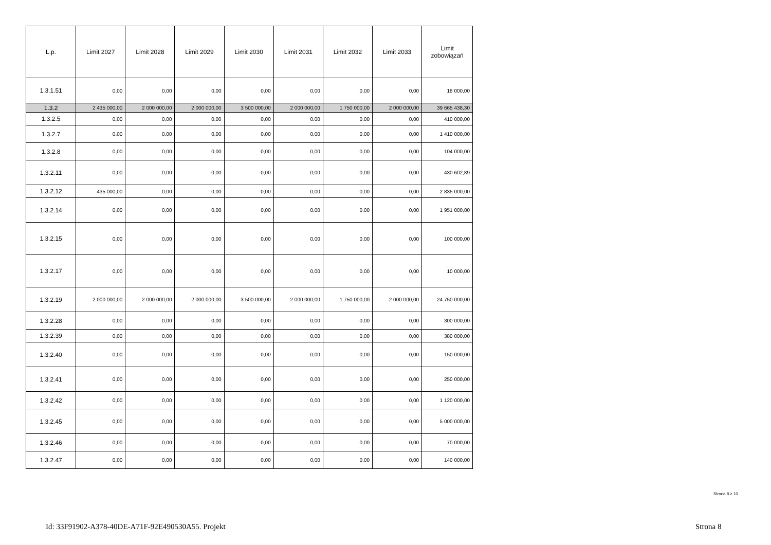| L.p. | Limit 2027 | Limit 2028 | Limit 2029 | Limit 2030 | Limit 2031 | Limit 2032 | Limit 2033 | Limit zobowiązań |
| --- | --- | --- | --- | --- | --- | --- | --- | --- |
| 1.3.1.51 | 0,00 | 0,00 | 0,00 | 0,00 | 0,00 | 0,00 | 0,00 | 18 000,00 |
| 1.3.2 | 2 435 000,00 | 2 000 000,00 | 2 000 000,00 | 3 500 000,00 | 2 000 000,00 | 1 750 000,00 | 2 000 000,00 | 39 665 438,30 |
| 1.3.2.5 | 0,00 | 0,00 | 0,00 | 0,00 | 0,00 | 0,00 | 0,00 | 410 000,00 |
| 1.3.2.7 | 0,00 | 0,00 | 0,00 | 0,00 | 0,00 | 0,00 | 0,00 | 1 410 000,00 |
| 1.3.2.8 | 0,00 | 0,00 | 0,00 | 0,00 | 0,00 | 0,00 | 0,00 | 104 000,00 |
| 1.3.2.11 | 0,00 | 0,00 | 0,00 | 0,00 | 0,00 | 0,00 | 0,00 | 430 602,89 |
| 1.3.2.12 | 435 000,00 | 0,00 | 0,00 | 0,00 | 0,00 | 0,00 | 0,00 | 2 835 000,00 |
| 1.3.2.14 | 0,00 | 0,00 | 0,00 | 0,00 | 0,00 | 0,00 | 0,00 | 1 951 000,00 |
| 1.3.2.15 | 0,00 | 0,00 | 0,00 | 0,00 | 0,00 | 0,00 | 0,00 | 100 000,00 |
| 1.3.2.17 | 0,00 | 0,00 | 0,00 | 0,00 | 0,00 | 0,00 | 0,00 | 10 000,00 |
| 1.3.2.19 | 2 000 000,00 | 2 000 000,00 | 2 000 000,00 | 3 500 000,00 | 2 000 000,00 | 1 750 000,00 | 2 000 000,00 | 24 750 000,00 |
| 1.3.2.28 | 0,00 | 0,00 | 0,00 | 0,00 | 0,00 | 0,00 | 0,00 | 300 000,00 |
| 1.3.2.39 | 0,00 | 0,00 | 0,00 | 0,00 | 0,00 | 0,00 | 0,00 | 380 000,00 |
| 1.3.2.40 | 0,00 | 0,00 | 0,00 | 0,00 | 0,00 | 0,00 | 0,00 | 150 000,00 |
| 1.3.2.41 | 0,00 | 0,00 | 0,00 | 0,00 | 0,00 | 0,00 | 0,00 | 250 000,00 |
| 1.3.2.42 | 0,00 | 0,00 | 0,00 | 0,00 | 0,00 | 0,00 | 0,00 | 1 120 000,00 |
| 1.3.2.45 | 0,00 | 0,00 | 0,00 | 0,00 | 0,00 | 0,00 | 0,00 | 5 000 000,00 |
| 1.3.2.46 | 0,00 | 0,00 | 0,00 | 0,00 | 0,00 | 0,00 | 0,00 | 70 000,00 |
| 1.3.2.47 | 0,00 | 0,00 | 0,00 | 0,00 | 0,00 | 0,00 | 0,00 | 140 000,00 |
Strona 8 z 10
Id: 33F91902-A378-40DE-A71F-92E490530A55. Projekt
Strona 8